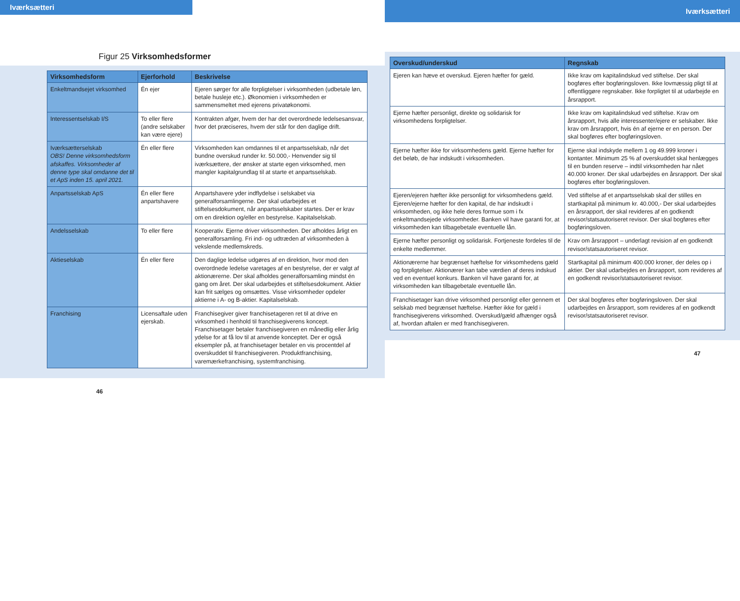Iværksætteri
Figur 25 Virksomhedsformer
| Virksomhedsform | Ejerforhold | Beskrivelse |
| --- | --- | --- |
| Enkeltmandsejet virksomhed | Én ejer | Ejeren sørger for alle forpligtelser i virksomheden (udbetale løn, betale husleje etc.). Økonomien i virksomheden er sammensmeltet med ejerens privatøkonomi. |
| Interessentselskab I/S | To eller flere (andre selskaber kan være ejere) | Kontrakten afgør, hvem der har det overordnede ledelsesansvar, hvor det præciseres, hvem der står for den daglige drift. |
| Iværksætterselskab OBS! Denne virksomhedsform afskaffes. Virksomheder af denne type skal omdanne det til et ApS inden 15. april 2021. | Én eller flere | Virksomheden kan omdannes til et anpartsselskab, når det bundne overskud runder kr. 50.000,- Henvender sig til iværksættere, der ønsker at starte egen virksomhed, men mangler kapitalgrundlag til at starte et anpartsselskab. |
| Anpartsselskab ApS | Én eller flere anpartshavere | Anpartshavere yder indflydelse i selskabet via generalforsamlingerne. Der skal udarbejdes et stiftelsesdokument, når anpartsselskaber startes. Der er krav om en direktion og/eller en bestyrelse. Kapitalselskab. |
| Andelsselskab | To eller flere | Kooperativ. Ejerne driver virksomheden. Der afholdes årligt en generalforsamling. Fri ind- og udtræden af virksomheden à vekslende medlemskreds. |
| Aktieselskab | Én eller flere | Den daglige ledelse udgøres af en direktion, hvor mod den overordnede ledelse varetages af en bestyrelse, der er valgt af aktionærerne. Der skal afholdes generalforsamling mindst én gang om året. Der skal udarbejdes et stiftelsesdokument. Aktier kan frit sælges og omsættes. Visse virksomheder opdeler aktierne i A- og B-aktier. Kapitalselskab. |
| Franchising | Licensaftale uden ejerskab. | Franchisegiver giver franchisetageren ret til at drive en virksomhed i henhold til franchisegiverens koncept. Franchisetager betaler franchisegiveren en månedlig eller årlig ydelse for at få lov til at anvende konceptet. Der er også eksempler på, at franchisetager betaler en vis procentdel af overskuddet til franchisegiveren. Produktfranchising, varemærkefranchising, systemfranchising. |
46
Iværksætteri
| Overskud/underskud | Regnskab |
| --- | --- |
| Ejeren kan hæve et overskud. Ejeren hæfter for gæld. | Ikke krav om kapitalindskud ved stiftelse. Der skal bogføres efter bogføringsloven. Ikke lovmæssig pligt til at offentliggøre regnskaber. Ikke forpligtet til at udarbejde en årsrapport. |
| Ejerne hæfter personligt, direkte og solidarisk for virksomhedens forpligtelser. | Ikke krav om kapitalindskud ved stiftelse. Krav om årsrapport, hvis alle interessenter/ejere er selskaber. Ikke krav om årsrapport, hvis én af ejerne er en person. Der skal bogføres efter bogføringsloven. |
| Ejerne hæfter ikke for virksomhedens gæld. Ejerne hæfter for det beløb, de har indskudt i virksomheden. | Ejerne skal indskyde mellem 1 og 49.999 kroner i kontanter. Minimum 25 % af overskuddet skal henlægges til en bunden reserve – indtil virksomheden har nået 40.000 kroner. Der skal udarbejdes en årsrapport. Der skal bogføres efter bogføringsloven. |
| Ejeren/ejeren hæfter ikke personligt for virksomhedens gæld. Ejeren/ejerne hæfter for den kapital, de har indskudt i virksomheden, og ikke hele deres formue som i fx enkeltmandsejede virksomheder. Banken vil have garanti for, at virksomheden kan tilbagebetale eventuelle lån. | Ved stiftelse af et anpartsselskab skal der stilles en startkapital på minimum kr. 40.000,- Der skal udarbejdes en årsrapport, der skal revideres af en godkendt revisor/statsautoriseret revisor. Der skal bogføres efter bogføringsloven. |
| Ejerne hæfter personligt og solidarisk. Fortjeneste fordeles til de enkelte medlemmer. | Krav om årsrapport – underlagt revision af en godkendt revisor/statsautoriseret revisor. |
| Aktionærerne har begrænset hæftelse for virksomhedens gæld og forpligtelser. Aktionærer kan tabe værdien af deres indskud ved en eventuel konkurs. Banken vil have garanti for, at virksomheden kan tilbagebetale eventuelle lån. | Startkapital på minimum 400.000 kroner, der deles op i aktier. Der skal udarbejdes en årsrapport, som revideres af en godkendt revisor/statsautoriseret revisor. |
| Franchisetager kan drive virksomhed personligt eller gennem et selskab med begrænset hæftelse. Hæfter ikke for gæld i franchisegiverens virksomhed. Overskud/gæld afhænger også af, hvordan aftalen er med franchisegiveren. | Der skal bogføres efter bogføringsloven. Der skal udarbejdes en årsrapport, som revideres af en godkendt revisor/statsautoriseret revisor. |
47